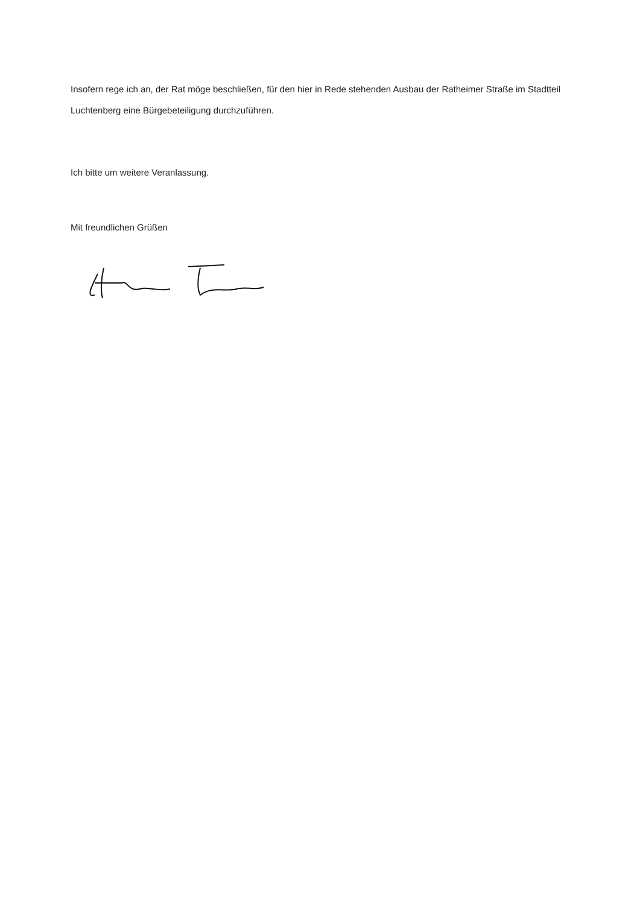Insofern rege ich an, der Rat möge beschließen, für den hier in Rede stehenden Ausbau der Ratheimer Straße im Stadtteil Luchtenberg eine Bürgebeteiligung durchzuführen.
Ich bitte um weitere Veranlassung.
Mit freundlichen Grüßen